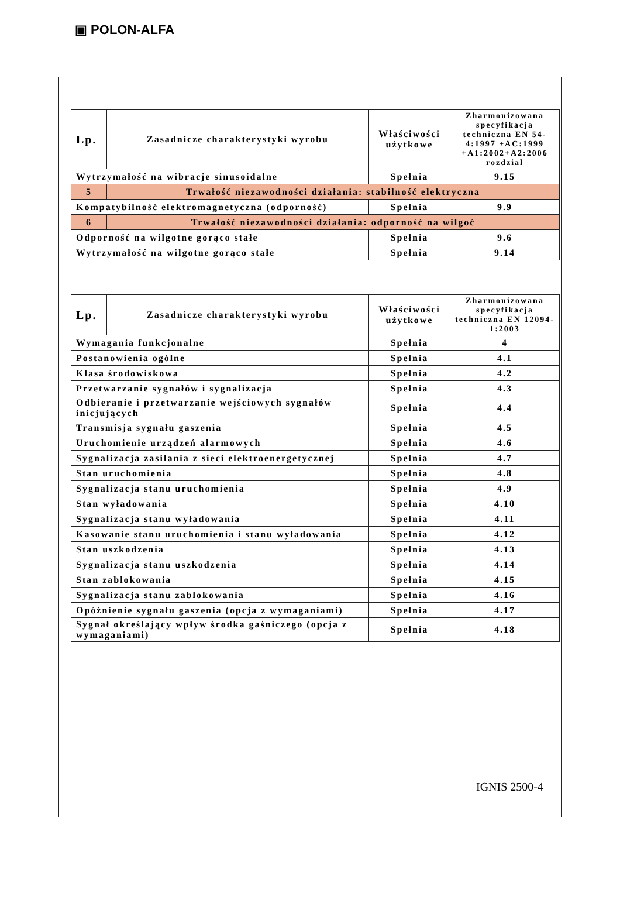▣ POLON-ALFA
| Lp. | Zasadnicze charakterystyki wyrobu | Właściwości użytkowe | Zharmonizowana specyfikacja techniczna EN 54-4:1997 +AC:1999 +A1:2002+A2:2006 rozdział |
| --- | --- | --- | --- |
| Wytrzymałość na wibracje sinusoidalne | | Spełnia | 9.15 |
| 5 | Trwałość niezawodności działania: stabilność elektryczna | | |
| Kompatybilność elektromagnetyczna (odporność) | | Spełnia | 9.9 |
| 6 | Trwałość niezawodności działania: odporność na wilgoć | | |
| Odporność na wilgotne gorąco stałe | | Spełnia | 9.6 |
| Wytrzymałość na wilgotne gorąco stałe | | Spełnia | 9.14 |
| Lp. | Zasadnicze charakterystyki wyrobu | Właściwości użytkowe | Zharmonizowana specyfikacja techniczna EN 12094-1:2003 |
| --- | --- | --- | --- |
| Wymagania funkcjonalne | | Spełnia | 4 |
| Postanowienia ogólne | | Spełnia | 4.1 |
| Klasa środowiskowa | | Spełnia | 4.2 |
| Przetwarzanie sygnałów i sygnalizacja | | Spełnia | 4.3 |
| Odbieranie i przetwarzanie wejściowych sygnałów inicjujących | | Spełnia | 4.4 |
| Transmisja sygnału gaszenia | | Spełnia | 4.5 |
| Uruchomienie urządzeń alarmowych | | Spełnia | 4.6 |
| Sygnalizacja zasilania z sieci elektroenergetycznej | | Spełnia | 4.7 |
| Stan uruchomienia | | Spełnia | 4.8 |
| Sygnalizacja stanu uruchomienia | | Spełnia | 4.9 |
| Stan wyładowania | | Spełnia | 4.10 |
| Sygnalizacja stanu wyładowania | | Spełnia | 4.11 |
| Kasowanie stanu uruchomienia i stanu wyładowania | | Spełnia | 4.12 |
| Stan uszkodzenia | | Spełnia | 4.13 |
| Sygnalizacja stanu uszkodzenia | | Spełnia | 4.14 |
| Stan zablokowania | | Spełnia | 4.15 |
| Sygnalizacja stanu zablokowania | | Spełnia | 4.16 |
| Opóźnienie sygnału gaszenia (opcja z wymaganiami) | | Spełnia | 4.17 |
| Sygnał określający wpływ środka gaśniczego (opcja z wymaganiami) | | Spełnia | 4.18 |
IGNIS 2500-4